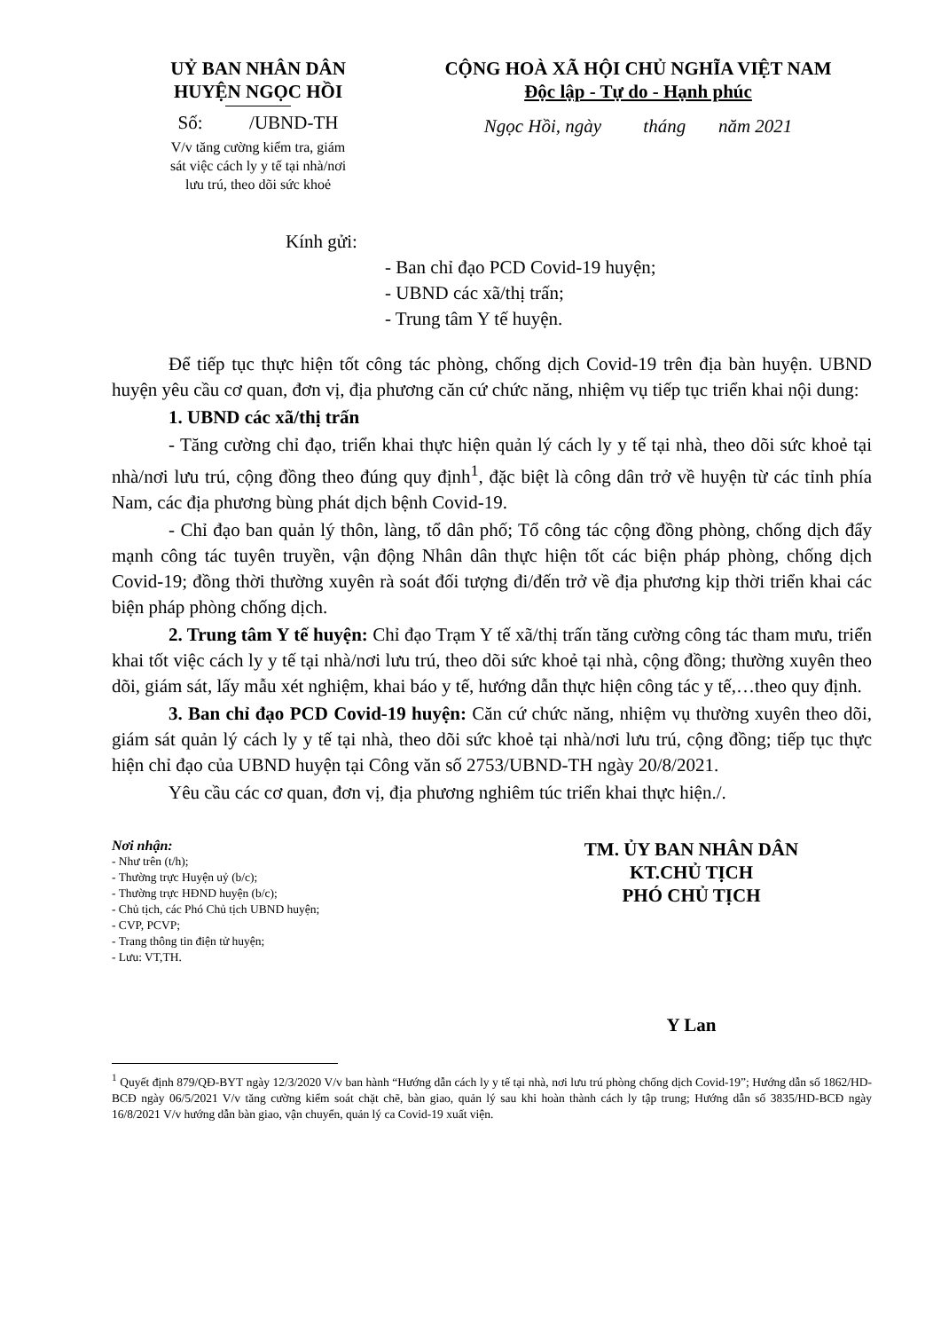UỶ BAN NHÂN DÂN
HUYỆN NGỌC HỒI
Số: /UBND-TH
V/v tăng cường kiểm tra, giám
sát việc cách ly y tế tại nhà/nơi
lưu trú, theo dõi sức khoẻ
CỘNG HOÀ XÃ HỘI CHỦ NGHĨA VIỆT NAM
Độc lập - Tự do - Hạnh phúc
Ngọc Hồi, ngày tháng năm 2021
Kính gửi:
- Ban chỉ đạo PCD Covid-19 huyện;
- UBND các xã/thị trấn;
- Trung tâm Y tế huyện.
Để tiếp tục thực hiện tốt công tác phòng, chống dịch Covid-19 trên địa bàn huyện. UBND huyện yêu cầu cơ quan, đơn vị, địa phương căn cứ chức năng, nhiệm vụ tiếp tục triển khai nội dung:
1. UBND các xã/thị trấn
- Tăng cường chỉ đạo, triển khai thực hiện quản lý cách ly y tế tại nhà, theo dõi sức khoẻ tại nhà/nơi lưu trú, cộng đồng theo đúng quy định<sup>1</sup>, đặc biệt là công dân trở về huyện từ các tỉnh phía Nam, các địa phương bùng phát dịch bệnh Covid-19.
- Chỉ đạo ban quản lý thôn, làng, tổ dân phố; Tổ công tác cộng đồng phòng, chống dịch đẩy mạnh công tác tuyên truyền, vận động Nhân dân thực hiện tốt các biện pháp phòng, chống dịch Covid-19; đồng thời thường xuyên rà soát đối tượng đi/đến trở về địa phương kịp thời triển khai các biện pháp phòng chống dịch.
2. Trung tâm Y tế huyện: Chỉ đạo Trạm Y tế xã/thị trấn tăng cường công tác tham mưu, triển khai tốt việc cách ly y tế tại nhà/nơi lưu trú, theo dõi sức khoẻ tại nhà, cộng đồng; thường xuyên theo dõi, giám sát, lấy mẫu xét nghiệm, khai báo y tế, hướng dẫn thực hiện công tác y tế,…theo quy định.
3. Ban chỉ đạo PCD Covid-19 huyện: Căn cứ chức năng, nhiệm vụ thường xuyên theo dõi, giám sát quản lý cách ly y tế tại nhà, theo dõi sức khoẻ tại nhà/nơi lưu trú, cộng đồng; tiếp tục thực hiện chỉ đạo của UBND huyện tại Công văn số 2753/UBND-TH ngày 20/8/2021.
Yêu cầu các cơ quan, đơn vị, địa phương nghiêm túc triển khai thực hiện./.
Nơi nhận:
- Như trên (t/h);
- Thường trực Huyện uỷ (b/c);
- Thường trực HĐND huyện (b/c);
- Chủ tịch, các Phó Chủ tịch UBND huyện;
- CVP, PCVP;
- Trang thông tin điện tử huyện;
- Lưu: VT,TH.
TM. ỦY BAN NHÂN DÂN
KT.CHỦ TỊCH
PHÓ CHỦ TỊCH
Y Lan
<sup>1</sup> Quyết định 879/QĐ-BYT ngày 12/3/2020 V/v ban hành “Hướng dẫn cách ly y tế tại nhà, nơi lưu trú phòng chống dịch Covid-19”; Hướng dẫn số 1862/HD-BCĐ ngày 06/5/2021 V/v tăng cường kiểm soát chặt chẽ, bàn giao, quản lý sau khi hoàn thành cách ly tập trung; Hướng dẫn số 3835/HD-BCĐ ngày 16/8/2021 V/v hướng dẫn bàn giao, vận chuyển, quản lý ca Covid-19 xuất viện.